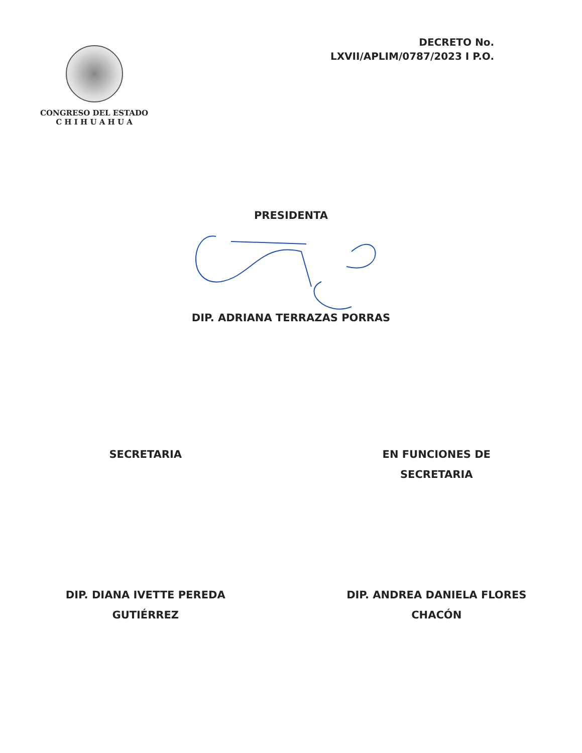CONGRESO DEL ESTADO
C H I H U A H U A
DECRETO No.
LXVII/APLIM/0787/2023 I P.O.
PRESIDENTA
DIP. ADRIANA TERRAZAS PORRAS
SECRETARIA
DIP. DIANA IVETTE PEREDA
GUTIÉRREZ
EN FUNCIONES DE
SECRETARIA
DIP. ANDREA DANIELA FLORES
CHACÓN